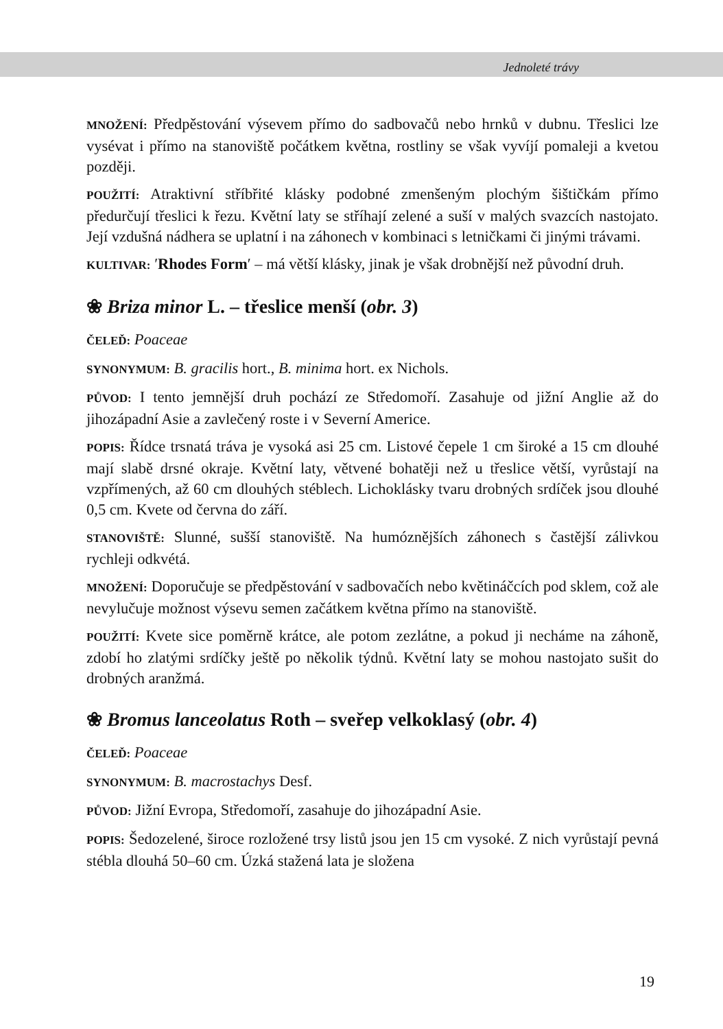Jednoleté trávy
MNOŽENÍ: Předpěstování výsevem přímo do sadbovačů nebo hrnků v dubnu. Třeslici lze vysévat i přímo na stanoviště počátkem května, rostliny se však vyvíjí pomaleji a kvetou později.
POUŽITÍ: Atraktivní stříbřité klásky podobné zmenšeným plochým šištičkám přímo předurčují třeslici k řezu. Květní laty se stříhají zelené a suší v malých svazcích nastojato. Její vzdušná nádhera se uplatní i na záhonech v kombinaci s letničkami či jinými trávami.
KULTIVAR: ′Rhodes Form′ – má větší klásky, jinak je však drobnější než původní druh.
❀ Briza minor L. – třeslice menší (obr. 3)
ČELEĎ: Poaceae
SYNONYMUM: B. gracilis hort., B. minima hort. ex Nichols.
PŮVOD: I tento jemnější druh pochází ze Středomoří. Zasahuje od jižní Anglie až do jihozápadní Asie a zavlečený roste i v Severní Americe.
POPIS: Řídce trsnatá tráva je vysoká asi 25 cm. Listové čepele 1 cm široké a 15 cm dlouhé mají slabě drsné okraje. Květní laty, větvené bohatěji než u třeslice větší, vyrůstají na vzpřímených, až 60 cm dlouhých stéblech. Lichoklásky tvaru drobných srdíček jsou dlouhé 0,5 cm. Kvete od června do září.
STANOVIŠTĚ: Slunné, sušší stanoviště. Na humóznějších záhonech s častější zálivkou rychleji odkvétá.
MNOŽENÍ: Doporučuje se předpěstování v sadbovačích nebo květináčcích pod sklem, což ale nevylučuje možnost výsevu semen začátkem května přímo na stanoviště.
POUŽITÍ: Kvete sice poměrně krátce, ale potom zezlátne, a pokud ji necháme na záhoně, zdobí ho zlatými srdíčky ještě po několik týdnů. Květní laty se mohou nastojato sušit do drobných aranžmá.
❀ Bromus lanceolatus Roth – sveřep velkoklasý (obr. 4)
ČELEĎ: Poaceae
SYNONYMUM: B. macrostachys Desf.
PŮVOD: Jižní Evropa, Středomoří, zasahuje do jihozápadní Asie.
POPIS: Šedozelené, široce rozložené trsy listů jsou jen 15 cm vysoké. Z nich vyrůstají pevná stébla dlouhá 50–60 cm. Úzká stažená lata je složena
19